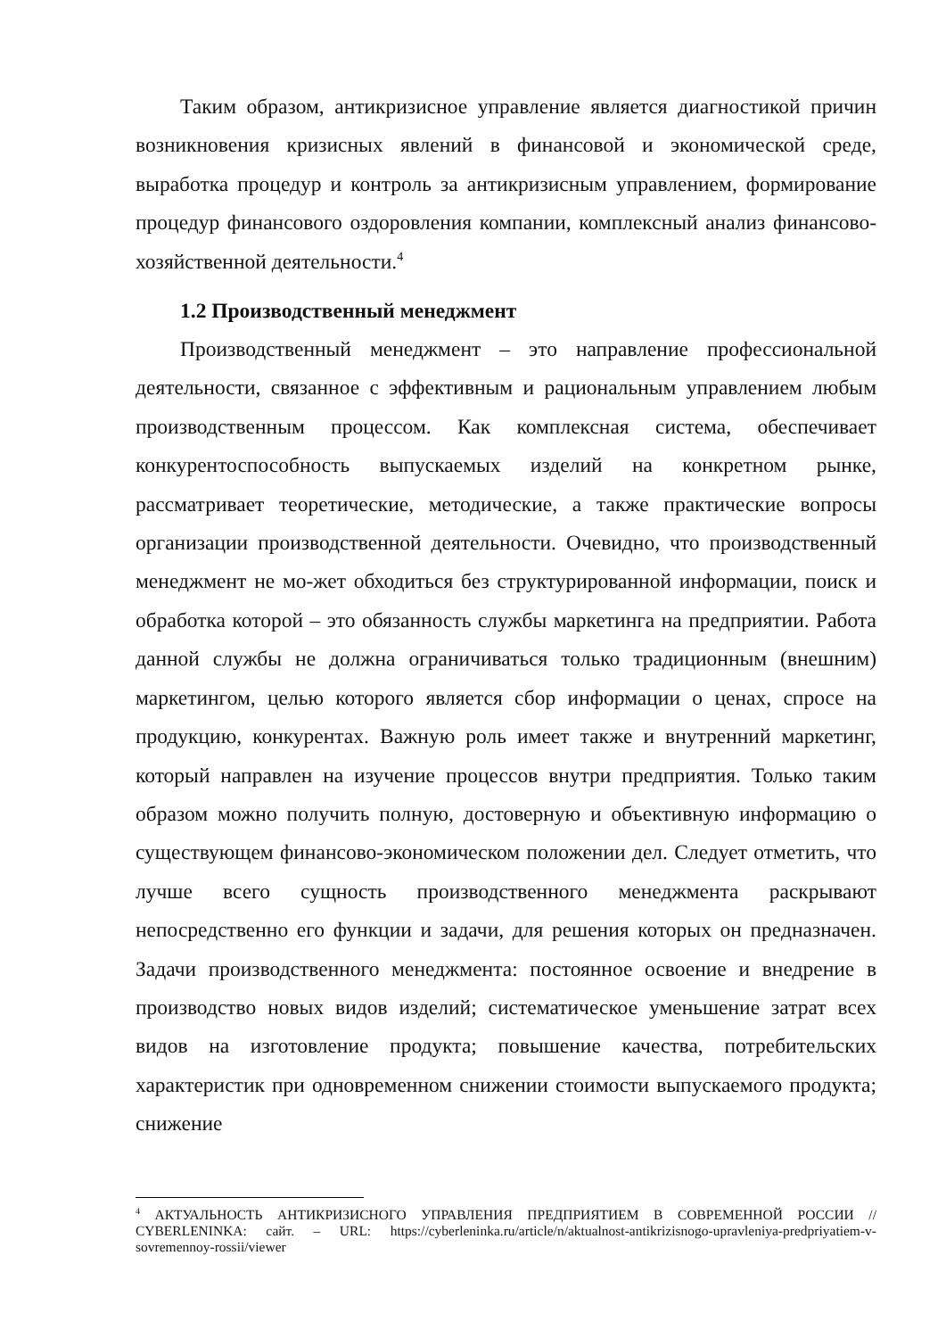Таким образом, антикризисное управление является диагностикой причин возникновения кризисных явлений в финансовой и экономической среде, выработка процедур и контроль за антикризисным управлением, формирование процедур финансового оздоровления компании, комплексный анализ финансово-хозяйственной деятельности.<sup>4</sup>
1.2 Производственный менеджмент
Производственный менеджмент – это направление профессиональной деятельности, связанное с эффективным и рациональным управлением любым производственным процессом. Как комплексная система, обеспечивает конкурентоспособность выпускаемых изделий на конкретном рынке, рассматривает теоретические, методические, а также практические вопросы организации производственной деятельности. Очевидно, что производственный менеджмент не мо-жет обходиться без структурированной информации, поиск и обработка которой – это обязанность службы маркетинга на предприятии. Работа данной службы не должна ограничиваться только традиционным (внешним) маркетингом, целью которого является сбор информации о ценах, спросе на продукцию, конкурентах. Важную роль имеет также и внутренний маркетинг, который направлен на изучение процессов внутри предприятия. Только таким образом можно получить полную, достоверную и объективную информацию о существующем финансово-экономическом положении дел. Следует отметить, что лучше всего сущность производственного менеджмента раскрывают непосредственно его функции и задачи, для решения которых он предназначен. Задачи производственного менеджмента: постоянное освоение и внедрение в производство новых видов изделий; систематическое уменьшение затрат всех видов на изготовление продукта; повышение качества, потребительских характеристик при одновременном снижении стоимости выпускаемого продукта; снижение
<sup>4</sup> АКТУАЛЬНОСТЬ АНТИКРИЗИСНОГО УПРАВЛЕНИЯ ПРЕДПРИЯТИЕМ В СОВРЕМЕННОЙ РОССИИ // CYBERLENINKA: сайт. – URL: https://cyberleninka.ru/article/n/aktualnost-antikrizisnogo-upravleniya-predpriyatiem-v-sovremennoy-rossii/viewer